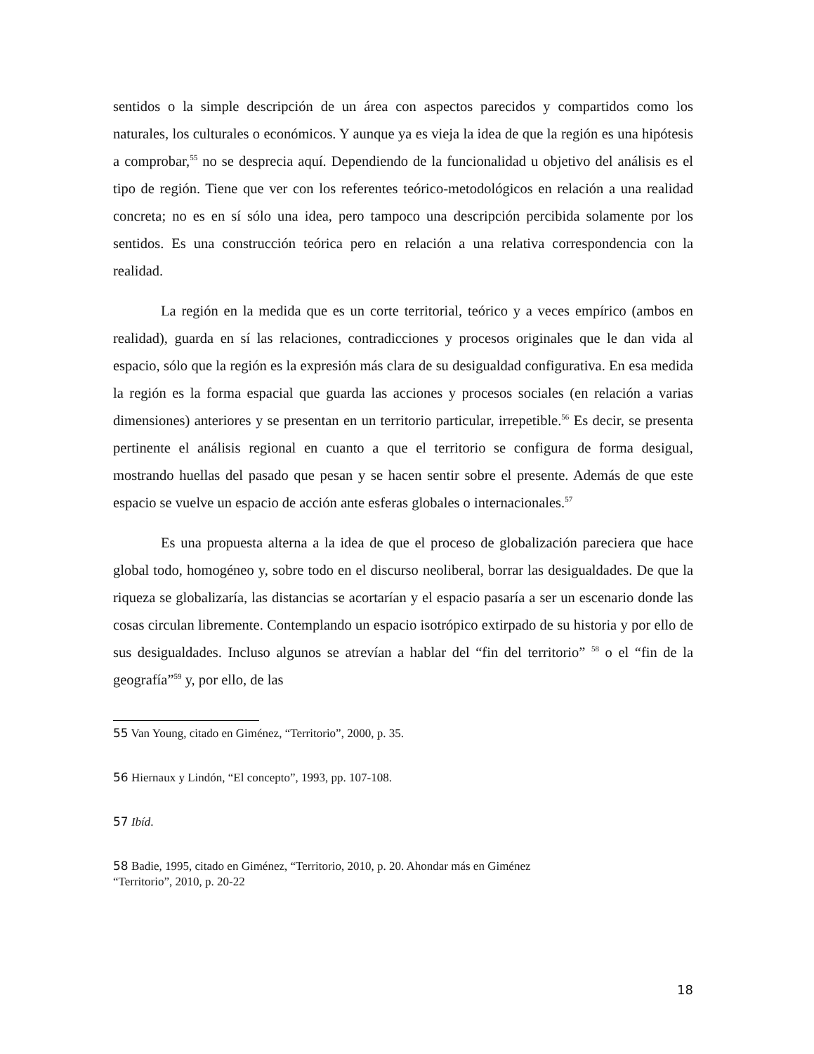sentidos o la simple descripción de un área con aspectos parecidos y compartidos como los naturales, los culturales o económicos. Y aunque ya es vieja la idea de que la región es una hipótesis a comprobar,<sup>55</sup> no se desprecia aquí. Dependiendo de la funcionalidad u objetivo del análisis es el tipo de región. Tiene que ver con los referentes teórico-metodológicos en relación a una realidad concreta; no es en sí sólo una idea, pero tampoco una descripción percibida solamente por los sentidos. Es una construcción teórica pero en relación a una relativa correspondencia con la realidad.
La región en la medida que es un corte territorial, teórico y a veces empírico (ambos en realidad), guarda en sí las relaciones, contradicciones y procesos originales que le dan vida al espacio, sólo que la región es la expresión más clara de su desigualdad configurativa. En esa medida la región es la forma espacial que guarda las acciones y procesos sociales (en relación a varias dimensiones) anteriores y se presentan en un territorio particular, irrepetible.<sup>56</sup> Es decir, se presenta pertinente el análisis regional en cuanto a que el territorio se configura de forma desigual, mostrando huellas del pasado que pesan y se hacen sentir sobre el presente. Además de que este espacio se vuelve un espacio de acción ante esferas globales o internacionales.<sup>57</sup>
Es una propuesta alterna a la idea de que el proceso de globalización pareciera que hace global todo, homogéneo y, sobre todo en el discurso neoliberal, borrar las desigualdades. De que la riqueza se globalizaría, las distancias se acortarían y el espacio pasaría a ser un escenario donde las cosas circulan libremente. Contemplando un espacio isotrópico extirpado de su historia y por ello de sus desigualdades. Incluso algunos se atrevían a hablar del “fin del territorio” <sup>58</sup> o el “fin de la geografía”<sup>59</sup> y, por ello, de las
55 Van Young, citado en Giménez, “Territorio”, 2000, p. 35.
56 Hiernaux y Lindón, “El concepto”, 1993, pp. 107-108.
57 Ibíd.
58 Badie, 1995, citado en Giménez, “Territorio, 2010, p. 20. Ahondar más en Giménez
“Territorio”, 2010, p. 20-22
18